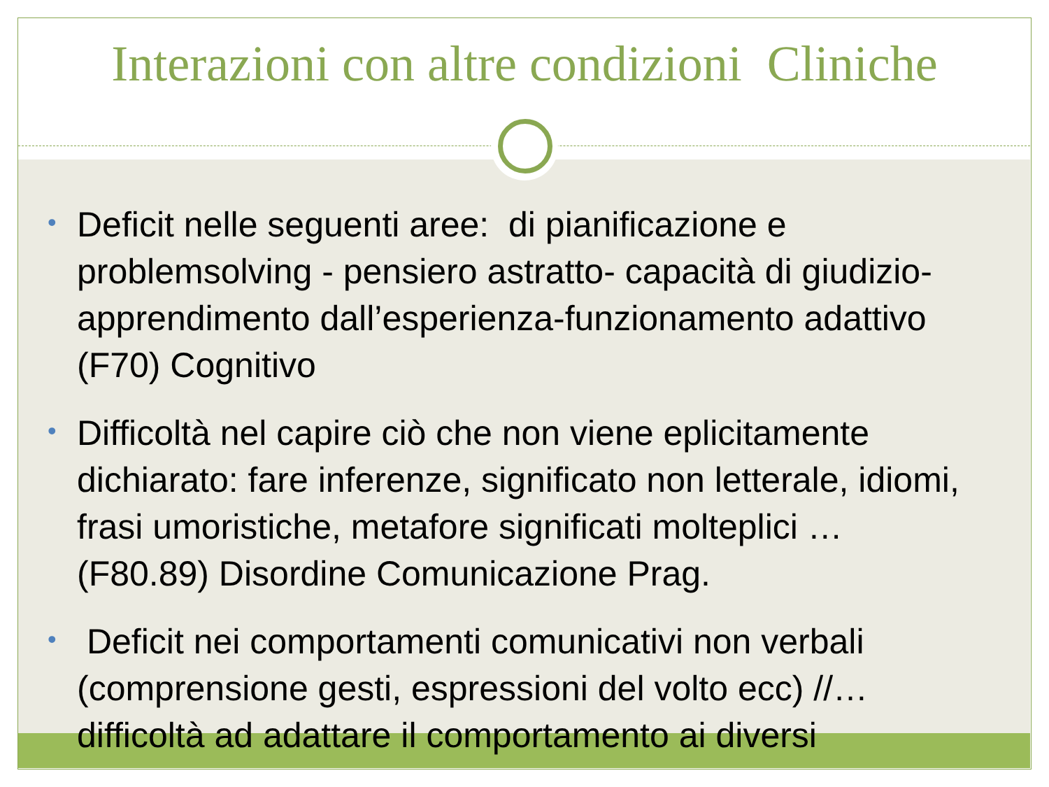Interazioni con altre condizioni Cliniche
• Deficit nelle seguenti aree: di pianificazione e problemsolving - pensiero astratto- capacità di giudizio-apprendimento dall’esperienza-funzionamento adattivo (F70) Cognitivo
• Difficoltà nel capire ciò che non viene eplicitamente dichiarato: fare inferenze, significato non letterale, idiomi, frasi umoristiche, metafore significati molteplici … (F80.89) Disordine Comunicazione Prag.
• Deficit nei comportamenti comunicativi non verbali (comprensione gesti, espressioni del volto ecc) //… difficoltà ad adattare il comportamento ai diversi